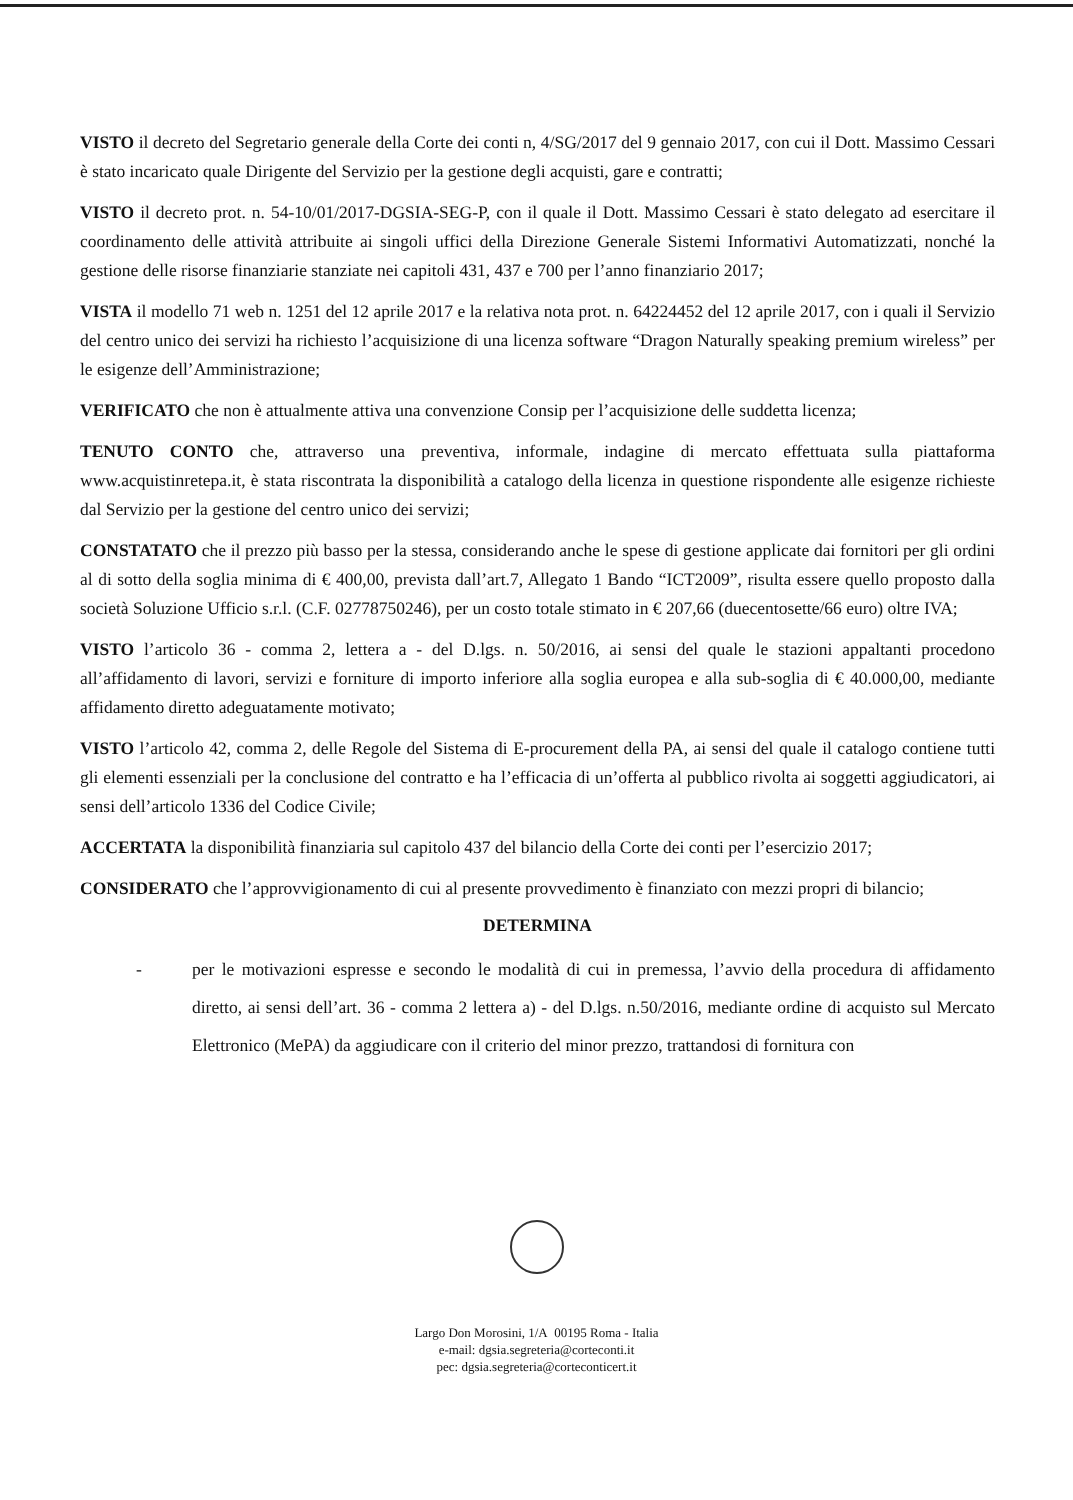VISTO il decreto del Segretario generale della Corte dei conti n, 4/SG/2017 del 9 gennaio 2017, con cui il Dott. Massimo Cessari è stato incaricato quale Dirigente del Servizio per la gestione degli acquisti, gare e contratti;
VISTO il decreto prot. n. 54-10/01/2017-DGSIA-SEG-P, con il quale il Dott. Massimo Cessari è stato delegato ad esercitare il coordinamento delle attività attribuite ai singoli uffici della Direzione Generale Sistemi Informativi Automatizzati, nonché la gestione delle risorse finanziarie stanziate nei capitoli 431, 437 e 700 per l’anno finanziario 2017;
VISTA il modello 71 web n. 1251 del 12 aprile 2017 e la relativa nota prot. n. 64224452 del 12 aprile 2017, con i quali il Servizio del centro unico dei servizi ha richiesto l’acquisizione di una licenza software “Dragon Naturally speaking premium wireless” per le esigenze dell’Amministrazione;
VERIFICATO che non è attualmente attiva una convenzione Consip per l’acquisizione delle suddetta licenza;
TENUTO CONTO che, attraverso una preventiva, informale, indagine di mercato effettuata sulla piattaforma www.acquistinretepa.it, è stata riscontrata la disponibilità a catalogo della licenza in questione rispondente alle esigenze richieste dal Servizio per la gestione del centro unico dei servizi;
CONSTATATO che il prezzo più basso per la stessa, considerando anche le spese di gestione applicate dai fornitori per gli ordini al di sotto della soglia minima di € 400,00, prevista dall’art.7, Allegato 1 Bando “ICT2009”, risulta essere quello proposto dalla società Soluzione Ufficio s.r.l. (C.F. 02778750246), per un costo totale stimato in € 207,66 (duecentosette/66 euro) oltre IVA;
VISTO l’articolo 36 - comma 2, lettera a - del D.lgs. n. 50/2016, ai sensi del quale le stazioni appaltanti procedono all’affidamento di lavori, servizi e forniture di importo inferiore alla soglia europea e alla sub-soglia di € 40.000,00, mediante affidamento diretto adeguatamente motivato;
VISTO l’articolo 42, comma 2, delle Regole del Sistema di E-procurement della PA, ai sensi del quale il catalogo contiene tutti gli elementi essenziali per la conclusione del contratto e ha l’efficacia di un’offerta al pubblico rivolta ai soggetti aggiudicatori, ai sensi dell’articolo 1336 del Codice Civile;
ACCERTATA la disponibilità finanziaria sul capitolo 437 del bilancio della Corte dei conti per l’esercizio 2017;
CONSIDERATO che l’approvvigionamento di cui al presente provvedimento è finanziato con mezzi propri di bilancio;
DETERMINA
- per le motivazioni espresse e secondo le modalità di cui in premessa, l’avvio della procedura di affidamento diretto, ai sensi dell’art. 36 - comma 2 lettera a) - del D.lgs. n.50/2016, mediante ordine di acquisto sul Mercato Elettronico (MePA) da aggiudicare con il criterio del minor prezzo, trattandosi di fornitura con
Largo Don Morosini, 1/A 00195 Roma - Italia
e-mail: dgsia.segreteria@corteconti.it
pec: dgsia.segreteria@corteconticert.it